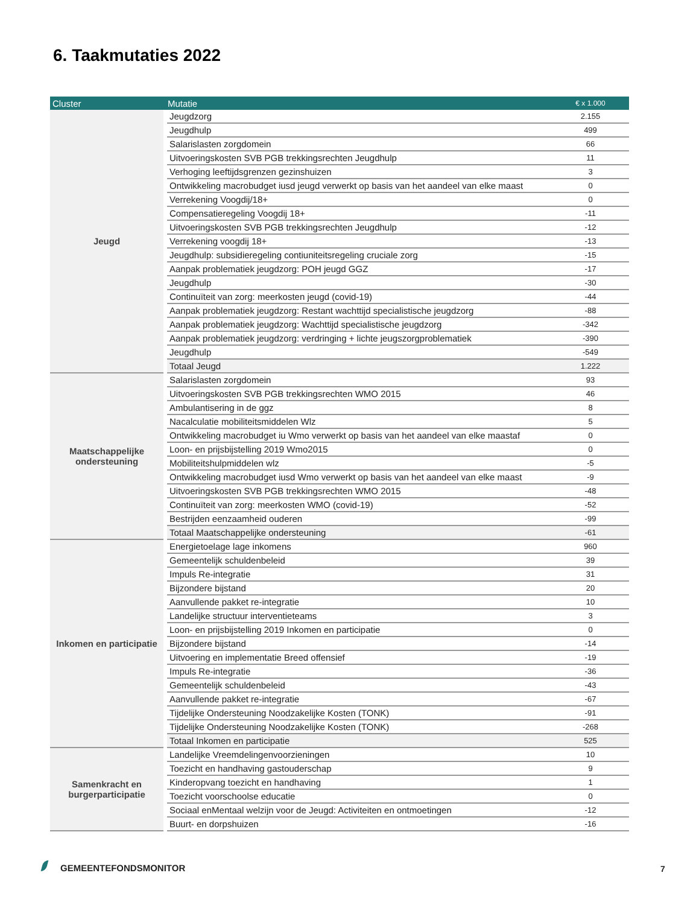6. Taakmutaties 2022
| Cluster | Mutatie | € x 1.000 |
| --- | --- | --- |
| Jeugd | Jeugdzorg | 2.155 |
| | Jeugdhulp | 499 |
| | Salarislasten zorgdomein | 66 |
| | Uitvoeringskosten SVB PGB trekkingsrechten Jeugdhulp | 11 |
| | Verhoging leeftijdsgrenzen gezinshuizen | 3 |
| | Ontwikkeling macrobudget iusd jeugd verwerkt op basis van het aandeel van elke maast | 0 |
| | Verrekening Voogdij/18+ | 0 |
| | Compensatieregeling Voogdij 18+ | -11 |
| | Uitvoeringskosten SVB PGB trekkingsrechten Jeugdhulp | -12 |
| | Verrekening voogdij 18+ | -13 |
| | Jeugdhulp: subsidieregeling contiuniteitsregeling cruciale zorg | -15 |
| | Aanpak problematiek jeugdzorg: POH jeugd GGZ | -17 |
| | Jeugdhulp | -30 |
| | Continuïteit van zorg: meerkosten jeugd (covid-19) | -44 |
| | Aanpak problematiek jeugdzorg: Restant wachttijd specialistische jeugdzorg | -88 |
| | Aanpak problematiek jeugdzorg: Wachttijd specialistische jeugdzorg | -342 |
| | Aanpak problematiek jeugdzorg: verdringing + lichte jeugszorgproblematiek | -390 |
| | Jeugdhulp | -549 |
| | Totaal Jeugd | 1.222 |
| Maatschappelijke ondersteuning | Salarislasten zorgdomein | 93 |
| | Uitvoeringskosten SVB PGB trekkingsrechten WMO 2015 | 46 |
| | Ambulantisering in de ggz | 8 |
| | Nacalculatie mobiliteitsmiddelen Wlz | 5 |
| | Ontwikkeling macrobudget iu Wmo verwerkt op basis van het aandeel van elke maastaf | 0 |
| | Loon- en prijsbijstelling 2019 Wmo2015 | 0 |
| | Mobiliteitshulpmiddelen wlz | -5 |
| | Ontwikkeling macrobudget iusd Wmo verwerkt op basis van het aandeel van elke maast | -9 |
| | Uitvoeringskosten SVB PGB trekkingsrechten WMO 2015 | -48 |
| | Continuïteit van zorg: meerkosten WMO (covid-19) | -52 |
| | Bestrijden eenzaamheid ouderen | -99 |
| | Totaal Maatschappelijke ondersteuning | -61 |
| Inkomen en participatie | Energietoelage lage inkomens | 960 |
| | Gemeentelijk schuldenbeleid | 39 |
| | Impuls Re-integratie | 31 |
| | Bijzondere bijstand | 20 |
| | Aanvullende pakket re-integratie | 10 |
| | Landelijke structuur interventieteams | 3 |
| | Loon- en prijsbijstelling 2019 Inkomen en participatie | 0 |
| | Bijzondere bijstand | -14 |
| | Uitvoering en implementatie Breed offensief | -19 |
| | Impuls Re-integratie | -36 |
| | Gemeentelijk schuldenbeleid | -43 |
| | Aanvullende pakket re-integratie | -67 |
| | Tijdelijke Ondersteuning Noodzakelijke Kosten (TONK) | -91 |
| | Tijdelijke Ondersteuning Noodzakelijke Kosten (TONK) | -268 |
| | Totaal Inkomen en participatie | 525 |
| Samenkracht en burgerparticipatie | Landelijke Vreemdelingenvoorzieningen | 10 |
| | Toezicht en handhaving gastouderschap | 9 |
| | Kinderopvang toezicht en handhaving | 1 |
| | Toezicht voorschoolse educatie | 0 |
| | Sociaal enMentaal welzijn voor de Jeugd: Activiteiten en ontmoetingen | -12 |
| | Buurt- en dorpshuizen | -16 |
GEMEENTEFONDSMONITOR 7